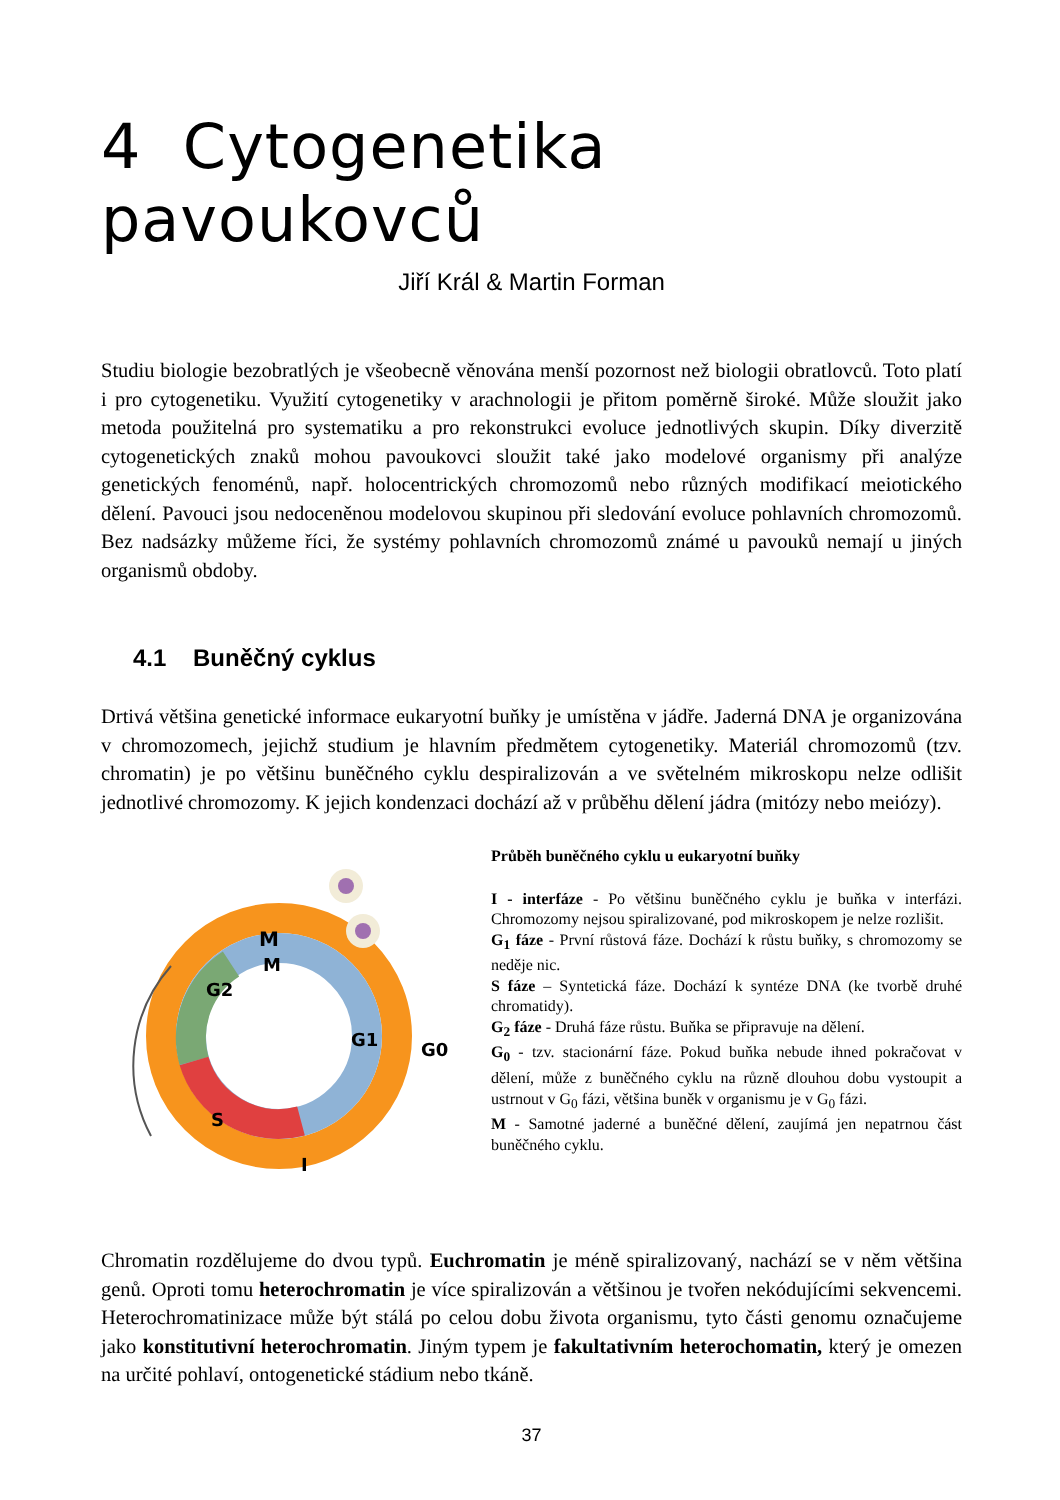4 Cytogenetika pavoukovců
Jiří Král & Martin Forman
Studiu biologie bezobratlých je všeobecně věnována menší pozornost než biologii obratlovců. Toto platí i pro cytogenetiku. Využití cytogenetiky v arachnologii je přitom poměrně široké. Může sloužit jako metoda použitelná pro systematiku a pro rekonstrukci evoluce jednotlivých skupin. Díky diverzitě cytogenetických znaků mohou pavoukovci sloužit také jako modelové organismy při analýze genetických fenoménů, např. holocentrických chromozomů nebo různých modifikací meiotického dělení. Pavouci jsou nedoceněnou modelovou skupinou při sledování evoluce pohlavních chromozomů. Bez nadsázky můžeme říci, že systémy pohlavních chromozomů známé u pavouků nemají u jiných organismů obdoby.
4.1 Buněčný cyklus
Drtivá většina genetické informace eukaryotní buňky je umístěna v jádře. Jaderná DNA je organizována v chromozomech, jejichž studium je hlavním předmětem cytogenetiky. Materiál chromozomů (tzv. chromatin) je po většinu buněčného cyklu despiralizován a ve světelném mikroskopu nelze odlišit jednotlivé chromozomy. K jejich kondenzaci dochází až v průběhu dělení jádra (mitózy nebo meiózy).
M
M
G2
G1
G0
S
I
Průběh buněčného cyklu u eukaryotní buňky
I - interfáze - Po většinu buněčného cyklu je buňka v interfázi. Chromozomy nejsou spiralizované, pod mikroskopem je nelze rozlišit.
G<sub>1</sub> fáze - První růstová fáze. Dochází k růstu buňky, s chromozomy se neděje nic.
S fáze – Syntetická fáze. Dochází k syntéze DNA (ke tvorbě druhé chromatidy).
G<sub>2</sub> fáze - Druhá fáze růstu. Buňka se připravuje na dělení.
G<sub>0</sub> - tzv. stacionární fáze. Pokud buňka nebude ihned pokračovat v dělení, může z buněčného cyklu na různě dlouhou dobu vystoupit a ustrnout v G<sub>0</sub> fázi, většina buněk v organismu je v G<sub>0</sub> fázi.
M - Samotné jaderné a buněčné dělení, zaujímá jen nepatrnou část buněčného cyklu.
Chromatin rozdělujeme do dvou typů. Euchromatin je méně spiralizovaný, nachází se v něm většina genů. Oproti tomu heterochromatin je více spiralizován a většinou je tvořen nekódujícími sekvencemi. Heterochromatinizace může být stálá po celou dobu života organismu, tyto části genomu označujeme jako konstitutivní heterochromatin. Jiným typem je fakultativním heterochomatin, který je omezen na určité pohlaví, ontogenetické stádium nebo tkáně.
37